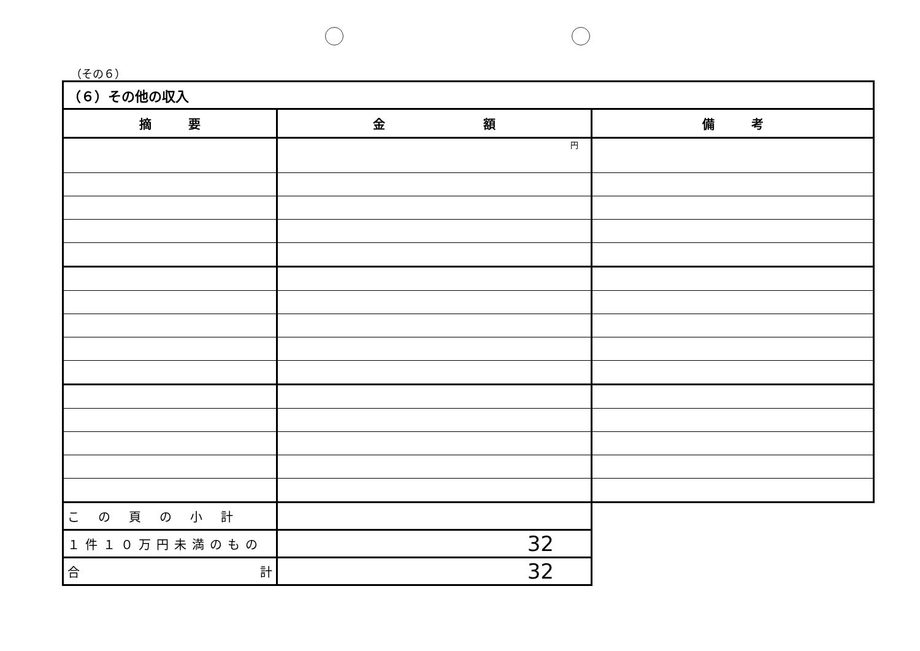（その６）
| （６）その他の収入 | | |
| 摘 要 | 金 額 | 備 考 |
| | 円 | |
| この頁の小計 | | |
| １件１０万円未満のもの | 32 | |
| 合 計 | 32 | |